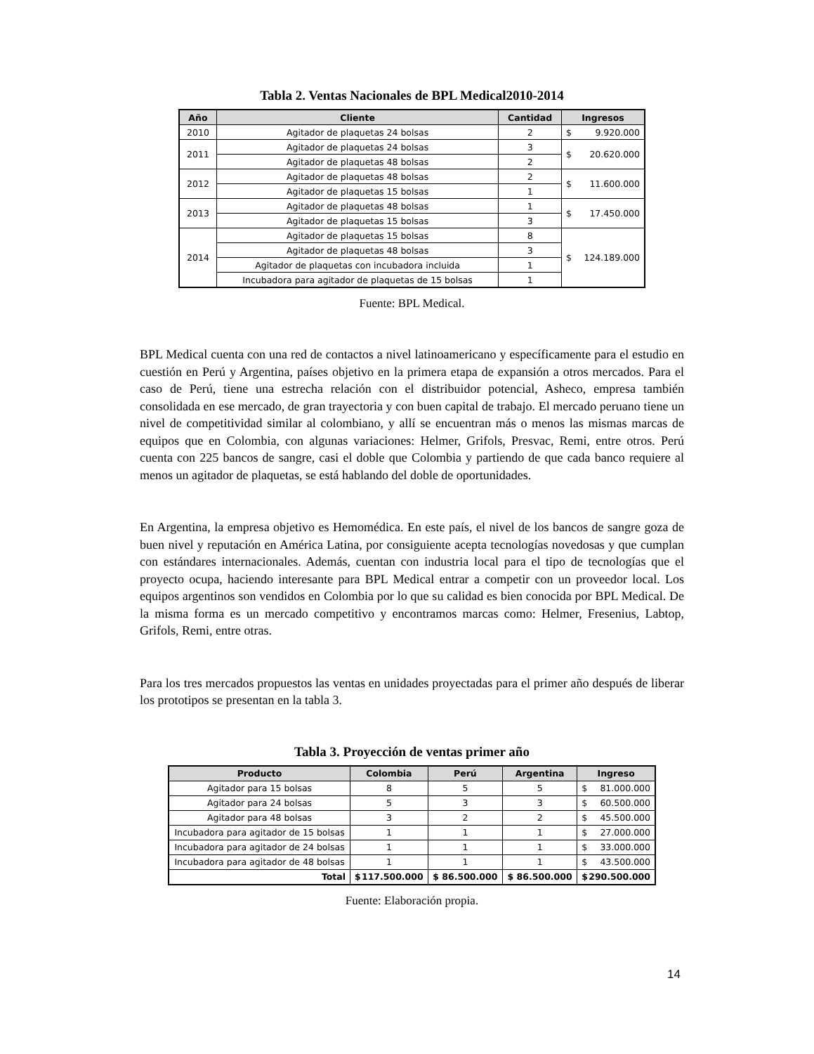Tabla 2. Ventas Nacionales de BPL Medical2010-2014
| Año | Cliente | Cantidad | Ingresos |
| --- | --- | --- | --- |
| 2010 | Agitador de plaquetas 24 bolsas | 2 | $ 9.920.000 |
| 2011 | Agitador de plaquetas 24 bolsas | 3 | $ 20.620.000 |
| | Agitador de plaquetas 48 bolsas | 2 | |
| 2012 | Agitador de plaquetas 48 bolsas | 2 | $ 11.600.000 |
| | Agitador de plaquetas 15 bolsas | 1 | |
| 2013 | Agitador de plaquetas 48 bolsas | 1 | $ 17.450.000 |
| | Agitador de plaquetas 15 bolsas | 3 | |
| 2014 | Agitador de plaquetas 15 bolsas | 8 | $ 124.189.000 |
| | Agitador de plaquetas 48 bolsas | 3 | |
| | Agitador de plaquetas con incubadora incluida | 1 | |
| | Incubadora para agitador de plaquetas de 15 bolsas | 1 | |
Fuente: BPL Medical.
BPL Medical cuenta con una red de contactos a nivel latinoamericano y específicamente para el estudio en cuestión en Perú y Argentina, países objetivo en la primera etapa de expansión a otros mercados. Para el caso de Perú, tiene una estrecha relación con el distribuidor potencial, Asheco, empresa también consolidada en ese mercado, de gran trayectoria y con buen capital de trabajo. El mercado peruano tiene un nivel de competitividad similar al colombiano, y allí se encuentran más o menos las mismas marcas de equipos que en Colombia, con algunas variaciones: Helmer, Grifols, Presvac, Remi, entre otros. Perú cuenta con 225 bancos de sangre, casi el doble que Colombia y partiendo de que cada banco requiere al menos un agitador de plaquetas, se está hablando del doble de oportunidades.
En Argentina, la empresa objetivo es Hemomédica. En este país, el nivel de los bancos de sangre goza de buen nivel y reputación en América Latina, por consiguiente acepta tecnologías novedosas y que cumplan con estándares internacionales. Además, cuentan con industria local para el tipo de tecnologías que el proyecto ocupa, haciendo interesante para BPL Medical entrar a competir con un proveedor local. Los equipos argentinos son vendidos en Colombia por lo que su calidad es bien conocida por BPL Medical. De la misma forma es un mercado competitivo y encontramos marcas como: Helmer, Fresenius, Labtop, Grifols, Remi, entre otras.
Para los tres mercados propuestos las ventas en unidades proyectadas para el primer año después de liberar los prototipos se presentan en la tabla 3.
Tabla 3. Proyección de ventas primer año
| Producto | Colombia | Perú | Argentina | Ingreso |
| --- | --- | --- | --- | --- |
| Agitador para 15 bolsas | 8 | 5 | 5 | $ 81.000.000 |
| Agitador para 24 bolsas | 5 | 3 | 3 | $ 60.500.000 |
| Agitador para 48 bolsas | 3 | 2 | 2 | $ 45.500.000 |
| Incubadora para agitador de 15 bolsas | 1 | 1 | 1 | $ 27.000.000 |
| Incubadora para agitador de 24 bolsas | 1 | 1 | 1 | $ 33.000.000 |
| Incubadora para agitador de 48 bolsas | 1 | 1 | 1 | $ 43.500.000 |
| Total | $ 117.500.000 | $ 86.500.000 | $ 86.500.000 | $ 290.500.000 |
Fuente: Elaboración propia.
14